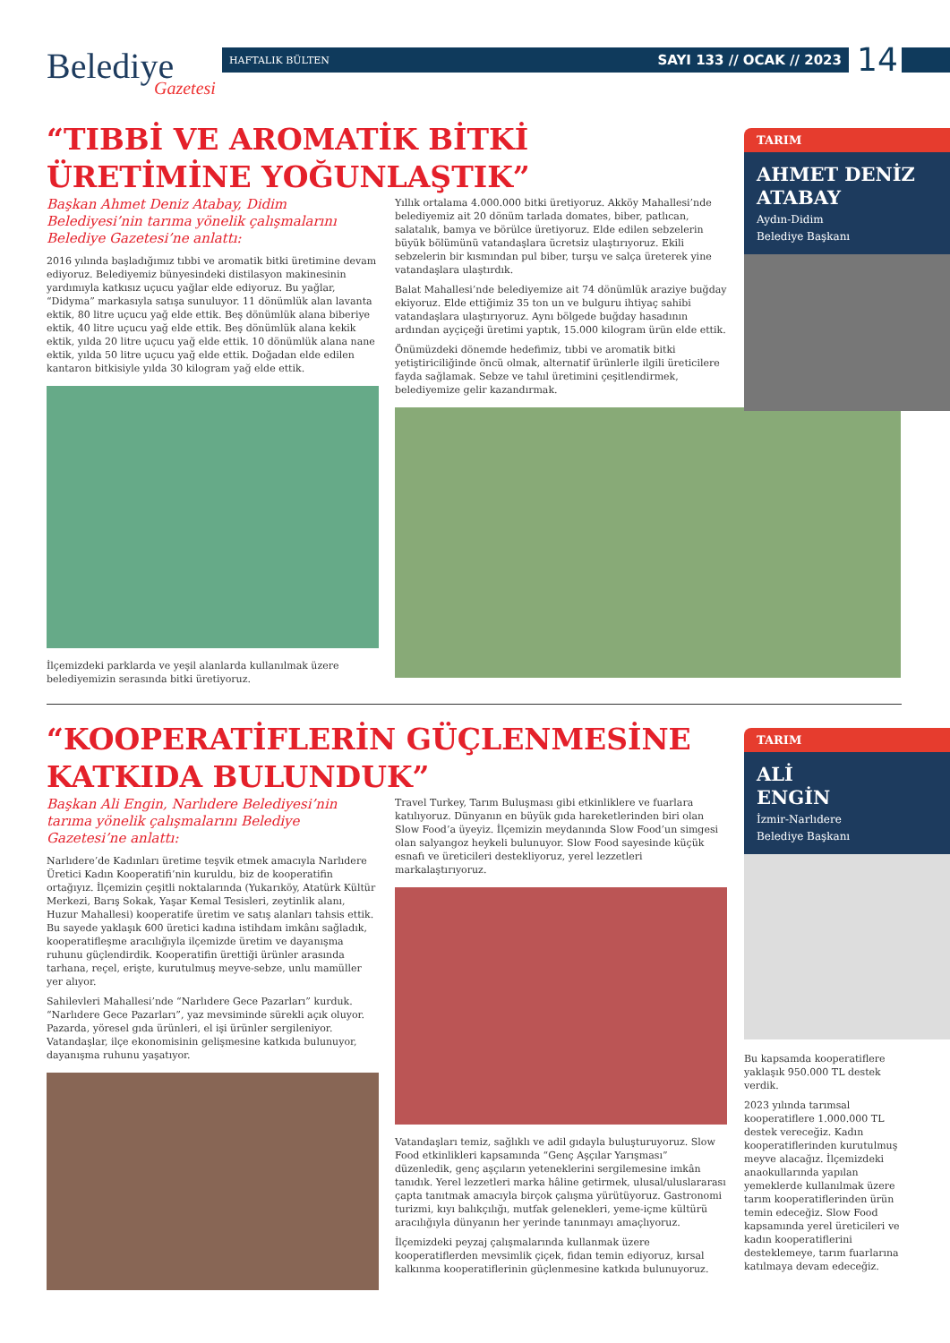Belediye
Gazetesi
HAFTALIK BÜLTEN SAYI 133 // OCAK // 2023 14
“TIBBİ VE AROMATİK BİTKİ ÜRETİMİNE YOĞUNLAŞTIK”
Başkan Ahmet Deniz Atabay, Didim Belediyesi’nin tarıma yönelik çalışmalarını Belediye Gazetesi’ne anlattı:
2016 yılında başladığımız tıbbi ve aromatik bitki üretimine devam ediyoruz. Belediyemiz bünyesindeki distilasyon makinesinin yardımıyla katkısız uçucu yağlar elde ediyoruz. Bu yağlar, “Didyma” markasıyla satışa sunuluyor. 11 dönümlük alan lavanta ektik, 80 litre uçucu yağ elde ettik. Beş dönümlük alana biberiye ektik, 40 litre uçucu yağ elde ettik. Beş dönümlük alana kekik ektik, yılda 20 litre uçucu yağ elde ettik. 10 dönümlük alana nane ektik, yılda 50 litre uçucu yağ elde ettik. Doğadan elde edilen kantaron bitkisiyle yılda 30 kilogram yağ elde ettik.
İlçemizdeki parklarda ve yeşil alanlarda kullanılmak üzere belediyemizin serasında bitki üretiyoruz.
Yıllık ortalama 4.000.000 bitki üretiyoruz. Akköy Mahallesi’nde belediyemiz ait 20 dönüm tarlada domates, biber, patlıcan, salatalık, bamya ve börülce üretiyoruz. Elde edilen sebzelerin büyük bölümünü vatandaşlara ücretsiz ulaştırıyoruz. Ekili sebzelerin bir kısmından pul biber, turşu ve salça üreterek yine vatandaşlara ulaştırdık.
Balat Mahallesi’nde belediyemize ait 74 dönümlük araziye buğday ekiyoruz. Elde ettiğimiz 35 ton un ve bulguru ihtiyaç sahibi vatandaşlara ulaştırıyoruz. Aynı bölgede buğday hasadının ardından ayçiçeği üretimi yaptık, 15.000 kilogram ürün elde ettik.
Önümüzdeki dönemde hedefimiz, tıbbi ve aromatik bitki yetiştiriciliğinde öncü olmak, alternatif ürünlerle ilgili üreticilere fayda sağlamak. Sebze ve tahıl üretimini çeşitlendirmek, belediyemize gelir kazandırmak.
TARIM
AHMET DENİZ ATABAY
Aydın-Didim
Belediye Başkanı
“KOOPERATİFLERİN GÜÇLENMESİNE KATKIDA BULUNDUK”
Başkan Ali Engin, Narlıdere Belediyesi’nin tarıma yönelik çalışmalarını Belediye Gazetesi’ne anlattı:
Narlıdere’de Kadınları üretime teşvik etmek amacıyla Narlıdere Üretici Kadın Kooperatifi’nin kuruldu, biz de kooperatifin ortağıyız. İlçemizin çeşitli noktalarında (Yukarıköy, Atatürk Kültür Merkezi, Barış Sokak, Yaşar Kemal Tesisleri, zeytinlik alanı, Huzur Mahallesi) kooperatife üretim ve satış alanları tahsis ettik. Bu sayede yaklaşık 600 üretici kadına istihdam imkânı sağladık, kooperatifleşme aracılığıyla ilçemizde üretim ve dayanışma ruhunu güçlendirdik. Kooperatifin ürettiği ürünler arasında tarhana, reçel, erişte, kurutulmuş meyve-sebze, unlu mamüller yer alıyor.
Sahilevleri Mahallesi’nde “Narlıdere Gece Pazarları” kurduk. “Narlıdere Gece Pazarları”, yaz mevsiminde sürekli açık oluyor. Pazarda, yöresel gıda ürünleri, el işi ürünler sergileniyor. Vatandaşlar, ilçe ekonomisinin gelişmesine katkıda bulunuyor, dayanışma ruhunu yaşatıyor.
Travel Turkey, Tarım Buluşması gibi etkinliklere ve fuarlara katılıyoruz. Dünyanın en büyük gıda hareketlerinden biri olan Slow Food’a üyeyiz. İlçemizin meydanında Slow Food’un simgesi olan salyangoz heykeli bulunuyor. Slow Food sayesinde küçük esnafı ve üreticileri destekliyoruz, yerel lezzetleri markalaştırıyoruz.
Vatandaşları temiz, sağlıklı ve adil gıdayla buluşturuyoruz. Slow Food etkinlikleri kapsamında “Genç Aşçılar Yarışması” düzenledik, genç aşçıların yeteneklerini sergilemesine imkân tanıdık. Yerel lezzetleri marka hâline getirmek, ulusal/uluslararası çapta tanıtmak amacıyla birçok çalışma yürütüyoruz. Gastronomi turizmi, kıyı balıkçılığı, mutfak gelenekleri, yeme-içme kültürü aracılığıyla dünyanın her yerinde tanınmayı amaçlıyoruz.
İlçemizdeki peyzaj çalışmalarında kullanmak üzere kooperatiflerden mevsimlik çiçek, fidan temin ediyoruz, kırsal kalkınma kooperatiflerinin güçlenmesine katkıda bulunuyoruz.
TARIM
ALİ
ENGİN
İzmir-Narlıdere
Belediye Başkanı
Bu kapsamda kooperatiflere yaklaşık 950.000 TL destek verdik.
2023 yılında tarımsal kooperatiflere 1.000.000 TL destek vereceğiz. Kadın kooperatiflerinden kurutulmuş meyve alacağız. İlçemizdeki anaokullarında yapılan yemeklerde kullanılmak üzere tarım kooperatiflerinden ürün temin edeceğiz. Slow Food kapsamında yerel üreticileri ve kadın kooperatiflerini desteklemeye, tarım fuarlarına katılmaya devam edeceğiz.